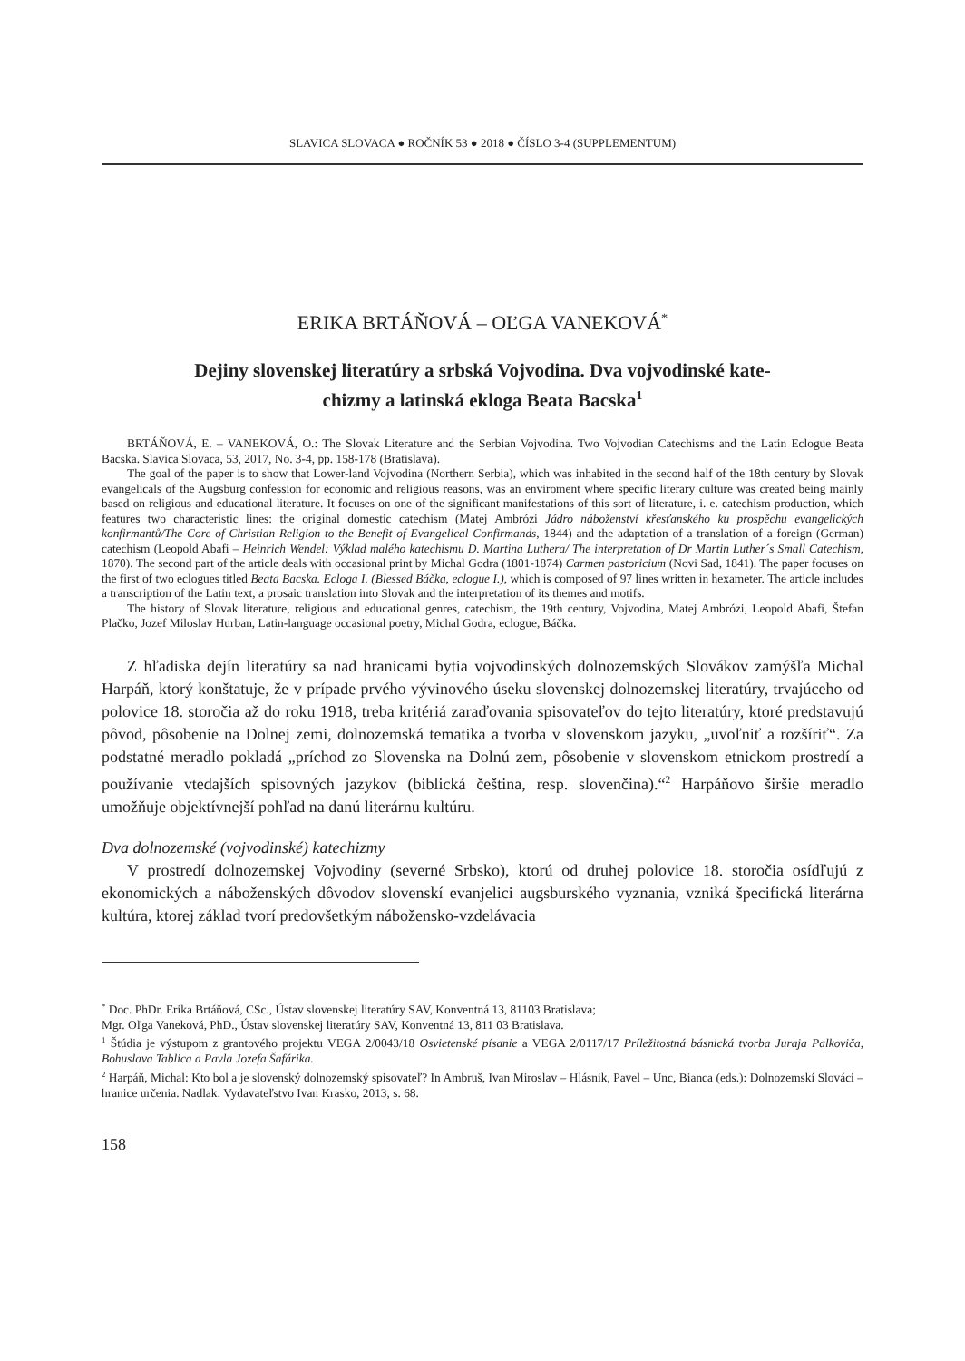SLAVICA SLOVACA ● ROČNÍK 53 ● 2018 ● ČÍSLO 3-4 (SUPPLEMENTUM)
ERIKA BRTÁŇOVÁ – OĽGA VANEKOVÁ<sup>*</sup>
Dejiny slovenskej literatúry a srbská Vojvodina. Dva vojvodinské kate-
chizmy a latinská ekloga Beata Bacska<sup>1</sup>
BRTÁŇOVÁ, E. – VANEKOVÁ, O.: The Slovak Literature and the Serbian Vojvodina. Two Vojvodian Catechisms and the Latin Eclogue Beata Bacska. Slavica Slovaca, 53, 2017, No. 3-4, pp. 158-178 (Bratislava).
The goal of the paper is to show that Lower-land Vojvodina (Northern Serbia), which was inhabited in the second half of the 18th century by Slovak evangelicals of the Augsburg confession for economic and religious reasons, was an enviroment where specific literary culture was created being mainly based on religious and educational literature. It focuses on one of the significant manifestations of this sort of literature, i. e. catechism production, which features two characteristic lines: the original domestic catechism (Matej Ambrózi Jádro náboženství křesťanského ku prospěchu evangelických konfirmantů/The Core of Christian Religion to the Benefit of Evangelical Confirmands, 1844) and the adaptation of a translation of a foreign (German) catechism (Leopold Abafi – Heinrich Wendel: Výklad malého katechismu D. Martina Luthera/ The interpretation of Dr Martin Luther´s Small Catechism, 1870). The second part of the article deals with occasional print by Michal Godra (1801-1874) Carmen pastoricium (Novi Sad, 1841). The paper focuses on the first of two eclogues titled Beata Bacska. Ecloga I. (Blessed Báčka, eclogue I.), which is composed of 97 lines written in hexameter. The article includes a transcription of the Latin text, a prosaic translation into Slovak and the interpretation of its themes and motifs.
The history of Slovak literature, religious and educational genres, catechism, the 19th century, Vojvodina, Matej Ambrózi, Leopold Abafi, Štefan Plačko, Jozef Miloslav Hurban, Latin-language occasional poetry, Michal Godra, eclogue, Báčka.
Z hľadiska dejín literatúry sa nad hranicami bytia vojvodinských dolnozemských Slovákov zamýšľa Michal Harpáň, ktorý konštatuje, že v prípade prvého vývinového úseku slovenskej dolnozemskej literatúry, trvajúceho od polovice 18. storočia až do roku 1918, treba kritériá zaraďovania spisovateľov do tejto literatúry, ktoré predstavujú pôvod, pôsobenie na Dolnej zemi, dolnozemská tematika a tvorba v slovenskom jazyku, „uvoľniť a rozšíriť“. Za podstatné meradlo pokladá „príchod zo Slovenska na Dolnú zem, pôsobenie v slovenskom etnickom prostredí a používanie vtedajších spisovných jazykov (biblická čeština, resp. slovenčina).“<sup>2</sup> Harpáňovo širšie meradlo umožňuje objektívnejší pohľad na danú literárnu kultúru.
Dva dolnozemské (vojvodinské) katechizmy
V prostredí dolnozemskej Vojvodiny (severné Srbsko), ktorú od druhej polovice 18. storočia osídľujú z ekonomických a náboženských dôvodov slovenskí evanjelici augsburského vyznania, vzniká špecifická literárna kultúra, ktorej základ tvorí predovšetkým nábožensko-vzdelávacia
<sup>*</sup> Doc. PhDr. Erika Brtáňová, CSc., Ústav slovenskej literatúry SAV, Konventná 13, 81103 Bratislava;
Mgr. Oľga Vaneková, PhD., Ústav slovenskej literatúry SAV, Konventná 13, 811 03 Bratislava.
<sup>1</sup> Štúdia je výstupom z grantového projektu VEGA 2/0043/18 Osvietenské písanie a VEGA 2/0117/17 Príležitostná básnická tvorba Juraja Palkoviča, Bohuslava Tablica a Pavla Jozefa Šafárika.
<sup>2</sup> Harpáň, Michal: Kto bol a je slovenský dolnozemský spisovateľ? In Ambruš, Ivan Miroslav – Hlásnik, Pavel – Unc, Bianca (eds.): Dolnozemskí Slováci – hranice určenia. Nadlak: Vydavateľstvo Ivan Krasko, 2013, s. 68.
158